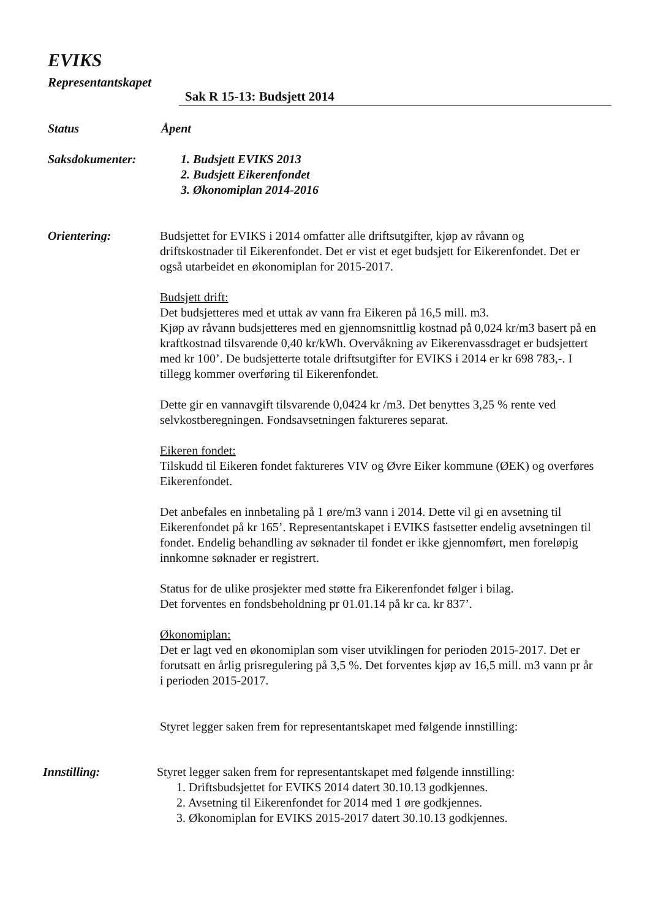EVIKS
Representantskapet
Sak R 15-13: Budsjett 2014
Status Åpent
Saksdokumenter: 1. Budsjett EVIKS 2013
2. Budsjett Eikerenfondet
3. Økonomiplan 2014-2016
Orientering: Budsjettet for EVIKS i 2014 omfatter alle driftsutgifter, kjøp av råvann og driftskostnader til Eikerenfondet. Det er vist et eget budsjett for Eikerenfondet. Det er også utarbeidet en økonomiplan for 2015-2017.
Budsjett drift:
Det budsjetteres med et uttak av vann fra Eikeren på 16,5 mill. m3.
Kjøp av råvann budsjetteres med en gjennomsnittlig kostnad på 0,024 kr/m3 basert på en kraftkostnad tilsvarende 0,40 kr/kWh. Overvåkning av Eikerenvassdraget er budsjettert med kr 100’. De budsjetterte totale driftsutgifter for EVIKS i 2014 er kr 698 783,-. I tillegg kommer overføring til Eikerenfondet.
Dette gir en vannavgift tilsvarende 0,0424 kr /m3. Det benyttes 3,25 % rente ved selvkostberegningen. Fondsavsetningen faktureres separat.
Eikeren fondet:
Tilskudd til Eikeren fondet faktureres VIV og Øvre Eiker kommune (ØEK) og overføres Eikerenfondet.
Det anbefales en innbetaling på 1 øre/m3 vann i 2014. Dette vil gi en avsetning til Eikerenfondet på kr 165’. Representantskapet i EVIKS fastsetter endelig avsetningen til fondet. Endelig behandling av søknader til fondet er ikke gjennomført, men foreløpig innkomne søknader er registrert.
Status for de ulike prosjekter med støtte fra Eikerenfondet følger i bilag.
Det forventes en fondsbeholdning pr 01.01.14 på kr ca. kr 837’.
Økonomiplan:
Det er lagt ved en økonomiplan som viser utviklingen for perioden 2015-2017. Det er forutsatt en årlig prisregulering på 3,5 %. Det forventes kjøp av 16,5 mill. m3 vann pr år i perioden 2015-2017.
Styret legger saken frem for representantskapet med følgende innstilling:
Innstilling: Styret legger saken frem for representantskapet med følgende innstilling:
1. Driftsbudsjettet for EVIKS 2014 datert 30.10.13 godkjennes.
2. Avsetning til Eikerenfondet for 2014 med 1 øre godkjennes.
3. Økonomiplan for EVIKS 2015-2017 datert 30.10.13 godkjennes.